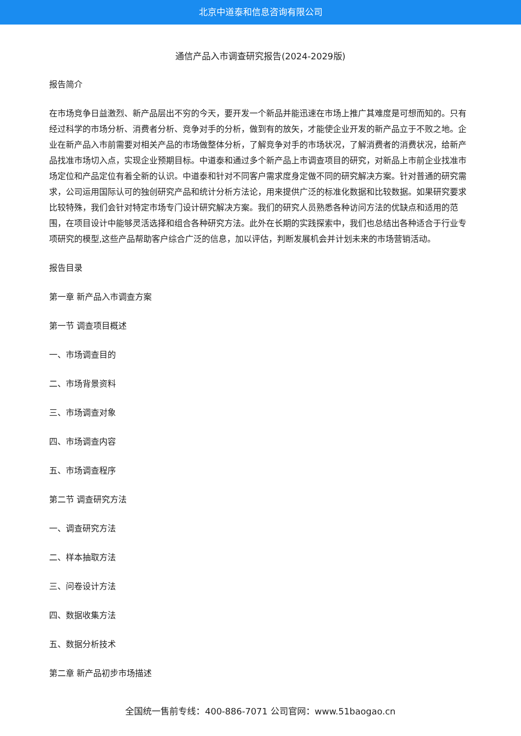北京中道泰和信息咨询有限公司
通信产品入市调查研究报告(2024-2029版)
报告简介
在市场竞争日益激烈、新产品层出不穷的今天，要开发一个新品并能迅速在市场上推广其难度是可想而知的。只有经过科学的市场分析、消费者分析、竞争对手的分析，做到有的放矢，才能使企业开发的新产品立于不败之地。企业在新产品入市前需要对相关产品的市场做整体分析，了解竞争对手的市场状况，了解消费者的消费状况，给新产品找准市场切入点，实现企业预期目标。中道泰和通过多个新产品上市调查项目的研究，对新品上市前企业找准市场定位和产品定位有着全新的认识。中道泰和针对不同客户需求度身定做不同的研究解决方案。针对普通的研究需求，公司运用国际认可的独创研究产品和统计分析方法论，用来提供广泛的标准化数据和比较数据。如果研究要求比较特殊，我们会针对特定市场专门设计研究解决方案。我们的研究人员熟悉各种访问方法的优缺点和适用的范围，在项目设计中能够灵活选择和组合各种研究方法。此外在长期的实践探索中，我们也总结出各种适合于行业专项研究的模型,这些产品帮助客户综合广泛的信息，加以评估，判断发展机会并计划未来的市场营销活动。
报告目录
第一章 新产品入市调查方案
第一节 调查项目概述
一、市场调查目的
二、市场背景资料
三、市场调查对象
四、市场调查内容
五、市场调查程序
第二节 调查研究方法
一、调查研究方法
二、样本抽取方法
三、问卷设计方法
四、数据收集方法
五、数据分析技术
第二章 新产品初步市场描述
全国统一售前专线：400-886-7071 公司官网：www.51baogao.cn